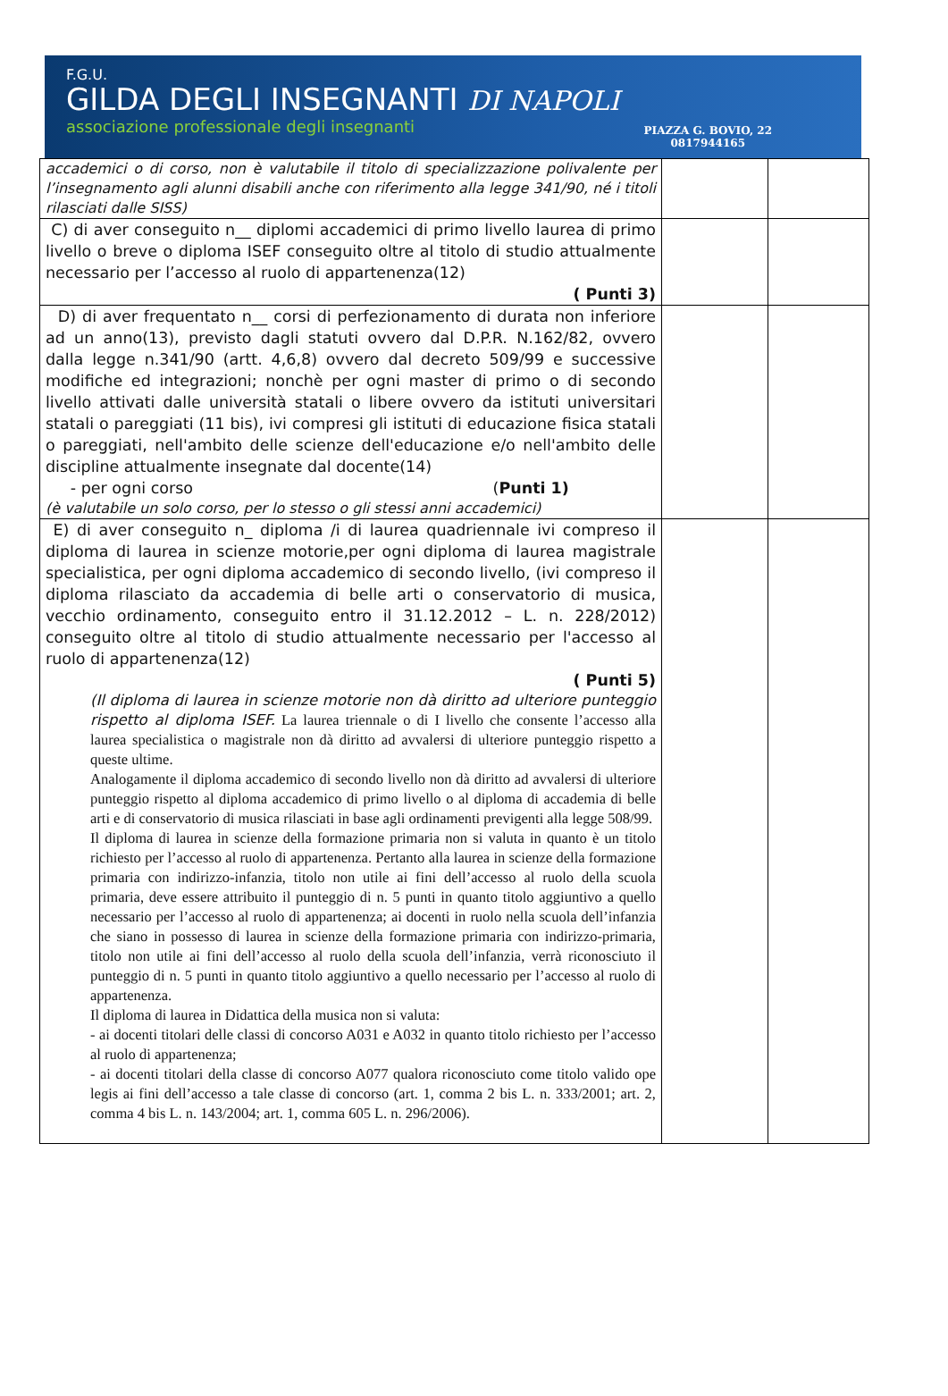F.G.U.
GILDA DEGLI INSEGNANTI DI NAPOLI
associazione professionale degli insegnanti
PIAZZA G. BOVIO, 22
0817944165
| accademici o di corso, non è valutabile il titolo di specializzazione polivalente per l’insegnamento agli alunni disabili anche con riferimento alla legge 341/90, né i titoli rilasciati dalle SISS) | | |
| C) di aver conseguito n__ diplomi accademici di primo livello laurea di primo livello o breve o diploma ISEF conseguito oltre al titolo di studio attualmente necessario per l’accesso al ruolo di appartenenza(12) ( Punti 3) | | |
| D) di aver frequentato n__ corsi di perfezionamento di durata non inferiore ad un anno(13), previsto dagli statuti ovvero dal D.P.R. N.162/82, ovvero dalla legge n.341/90 (artt. 4,6,8) ovvero dal decreto 509/99 e successive modifiche ed integrazioni; nonchè per ogni master di primo o di secondo livello attivati dalle università statali o libere ovvero da istituti universitari statali o pareggiati (11 bis), ivi compresi gli istituti di educazione fisica statali o pareggiati, nell'ambito delle scienze dell'educazione e/o nell'ambito delle discipline attualmente insegnate dal docente(14) - per ogni corso ( Punti 1) (è valutabile un solo corso, per lo stesso o gli stessi anni accademici) | | |
| E) di aver conseguito n_ diploma /i di laurea quadriennale ivi compreso il diploma di laurea in scienze motorie,per ogni diploma di laurea magistrale specialistica, per ogni diploma accademico di secondo livello, (ivi compreso il diploma rilasciato da accademia di belle arti o conservatorio di musica, vecchio ordinamento, conseguito entro il 31.12.2012 – L. n. 228/2012) conseguito oltre al titolo di studio attualmente necessario per l'accesso al ruolo di appartenenza(12) ( Punti 5) (Il diploma di laurea in scienze motorie non dà diritto ad ulteriore punteggio rispetto al diploma ISEF. La laurea triennale o di I livello che consente l’accesso alla laurea specialistica o magistrale non dà diritto ad avvalersi di ulteriore punteggio rispetto a queste ultime. Analogamente il diploma accademico di secondo livello non dà diritto ad avvalersi di ulteriore punteggio rispetto al diploma accademico di primo livello o al diploma di accademia di belle arti e di conservatorio di musica rilasciati in base agli ordinamenti previgenti alla legge 508/99. Il diploma di laurea in scienze della formazione primaria non si valuta in quanto è un titolo richiesto per l’accesso al ruolo di appartenenza. Pertanto alla laurea in scienze della formazione primaria con indirizzo-infanzia, titolo non utile ai fini dell’accesso al ruolo della scuola primaria, deve essere attribuito il punteggio di n. 5 punti in quanto titolo aggiuntivo a quello necessario per l’accesso al ruolo di appartenenza; ai docenti in ruolo nella scuola dell’infanzia che siano in possesso di laurea in scienze della formazione primaria con indirizzo-primaria, titolo non utile ai fini dell’accesso al ruolo della scuola dell’infanzia, verrà riconosciuto il punteggio di n. 5 punti in quanto titolo aggiuntivo a quello necessario per l’accesso al ruolo di appartenenza. Il diploma di laurea in Didattica della musica non si valuta: - ai docenti titolari delle classi di concorso A031 e A032 in quanto titolo richiesto per l’accesso al ruolo di appartenenza; - ai docenti titolari della classe di concorso A077 qualora riconosciuto come titolo valido ope legis ai fini dell’accesso a tale classe di concorso (art. 1, comma 2 bis L. n. 333/2001; art. 2, comma 4 bis L. n. 143/2004; art. 1, comma 605 L. n. 296/2006). | | |